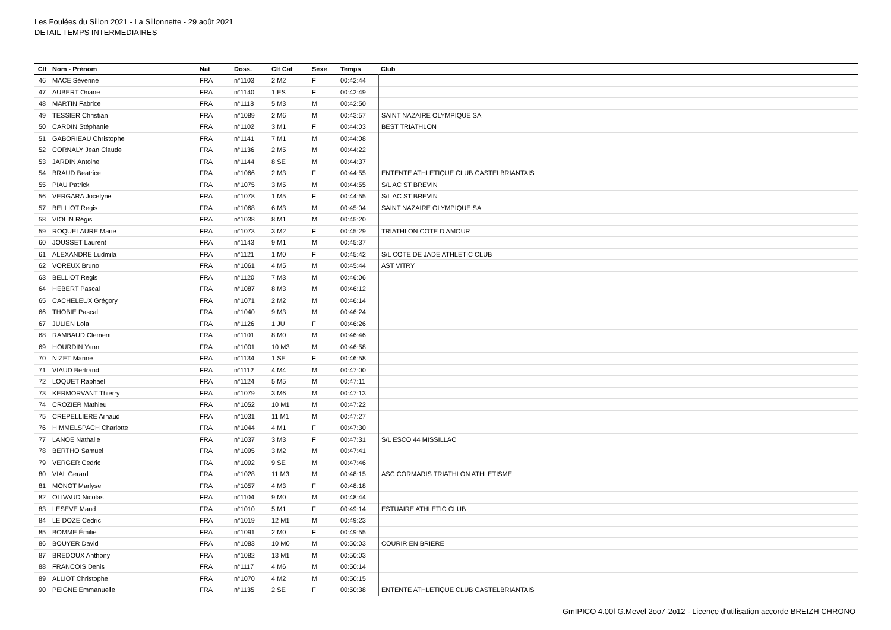Les Foulées du Sillon 2021 - La Sillonnette - 29 août 2021
DETAIL TEMPS INTERMEDIAIRES
| Clt | Nom - Prénom | Nat | Doss. | Clt Cat | Sexe | Temps | Club |
| --- | --- | --- | --- | --- | --- | --- | --- |
| 46 | MACE Séverine | FRA | n°1103 | 2 M2 | F | 00:42:44 | |
| 47 | AUBERT Oriane | FRA | n°1140 | 1 ES | F | 00:42:49 | |
| 48 | MARTIN Fabrice | FRA | n°1118 | 5 M3 | M | 00:42:50 | |
| 49 | TESSIER Christian | FRA | n°1089 | 2 M6 | M | 00:43:57 | SAINT NAZAIRE OLYMPIQUE SA |
| 50 | CARDIN Stéphanie | FRA | n°1102 | 3 M1 | F | 00:44:03 | BEST TRIATHLON |
| 51 | GABORIEAU Christophe | FRA | n°1141 | 7 M1 | M | 00:44:08 | |
| 52 | CORNALY Jean Claude | FRA | n°1136 | 2 M5 | M | 00:44:22 | |
| 53 | JARDIN Antoine | FRA | n°1144 | 8 SE | M | 00:44:37 | |
| 54 | BRAUD Beatrice | FRA | n°1066 | 2 M3 | F | 00:44:55 | ENTENTE ATHLETIQUE CLUB CASTELBRIANTAIS |
| 55 | PIAU Patrick | FRA | n°1075 | 3 M5 | M | 00:44:55 | S/L AC ST BREVIN |
| 56 | VERGARA Jocelyne | FRA | n°1078 | 1 M5 | F | 00:44:55 | S/L AC ST BREVIN |
| 57 | BELLIOT Regis | FRA | n°1068 | 6 M3 | M | 00:45:04 | SAINT NAZAIRE OLYMPIQUE SA |
| 58 | VIOLIN Régis | FRA | n°1038 | 8 M1 | M | 00:45:20 | |
| 59 | ROQUELAURE Marie | FRA | n°1073 | 3 M2 | F | 00:45:29 | TRIATHLON COTE D AMOUR |
| 60 | JOUSSET Laurent | FRA | n°1143 | 9 M1 | M | 00:45:37 | |
| 61 | ALEXANDRE Ludmila | FRA | n°1121 | 1 M0 | F | 00:45:42 | S/L COTE DE JADE ATHLETIC CLUB |
| 62 | VOREUX Bruno | FRA | n°1061 | 4 M5 | M | 00:45:44 | AST VITRY |
| 63 | BELLIOT Regis | FRA | n°1120 | 7 M3 | M | 00:46:06 | |
| 64 | HEBERT Pascal | FRA | n°1087 | 8 M3 | M | 00:46:12 | |
| 65 | CACHELEUX Grégory | FRA | n°1071 | 2 M2 | M | 00:46:14 | |
| 66 | THOBIE Pascal | FRA | n°1040 | 9 M3 | M | 00:46:24 | |
| 67 | JULIEN Lola | FRA | n°1126 | 1 JU | F | 00:46:26 | |
| 68 | RAMBAUD Clement | FRA | n°1101 | 8 M0 | M | 00:46:46 | |
| 69 | HOURDIN Yann | FRA | n°1001 | 10 M3 | M | 00:46:58 | |
| 70 | NIZET Marine | FRA | n°1134 | 1 SE | F | 00:46:58 | |
| 71 | VIAUD Bertrand | FRA | n°1112 | 4 M4 | M | 00:47:00 | |
| 72 | LOQUET Raphael | FRA | n°1124 | 5 M5 | M | 00:47:11 | |
| 73 | KERMORVANT Thierry | FRA | n°1079 | 3 M6 | M | 00:47:13 | |
| 74 | CROZIER Mathieu | FRA | n°1052 | 10 M1 | M | 00:47:22 | |
| 75 | CREPELLIERE Arnaud | FRA | n°1031 | 11 M1 | M | 00:47:27 | |
| 76 | HIMMELSPACH Charlotte | FRA | n°1044 | 4 M1 | F | 00:47:30 | |
| 77 | LANOE Nathalie | FRA | n°1037 | 3 M3 | F | 00:47:31 | S/L ESCO 44 MISSILLAC |
| 78 | BERTHO Samuel | FRA | n°1095 | 3 M2 | M | 00:47:41 | |
| 79 | VERGER Cedric | FRA | n°1092 | 9 SE | M | 00:47:46 | |
| 80 | VIAL Gerard | FRA | n°1028 | 11 M3 | M | 00:48:15 | ASC CORMARIS TRIATHLON ATHLETISME |
| 81 | MONOT Marlyse | FRA | n°1057 | 4 M3 | F | 00:48:18 | |
| 82 | OLIVAUD Nicolas | FRA | n°1104 | 9 M0 | M | 00:48:44 | |
| 83 | LESEVE Maud | FRA | n°1010 | 5 M1 | F | 00:49:14 | ESTUAIRE ATHLETIC CLUB |
| 84 | LE DOZE Cedric | FRA | n°1019 | 12 M1 | M | 00:49:23 | |
| 85 | BOMME Émilie | FRA | n°1091 | 2 M0 | F | 00:49:55 | |
| 86 | BOUYER David | FRA | n°1083 | 10 M0 | M | 00:50:03 | COURIR EN BRIERE |
| 87 | BREDOUX Anthony | FRA | n°1082 | 13 M1 | M | 00:50:03 | |
| 88 | FRANCOIS Denis | FRA | n°1117 | 4 M6 | M | 00:50:14 | |
| 89 | ALLIOT Christophe | FRA | n°1070 | 4 M2 | M | 00:50:15 | |
| 90 | PEIGNE Emmanuelle | FRA | n°1135 | 2 SE | F | 00:50:38 | ENTENTE ATHLETIQUE CLUB CASTELBRIANTAIS |
GmIPICO 4.00f G.Mevel 2oo7-2o12 - Licence d'utilisation accorde BREIZH CHRONO